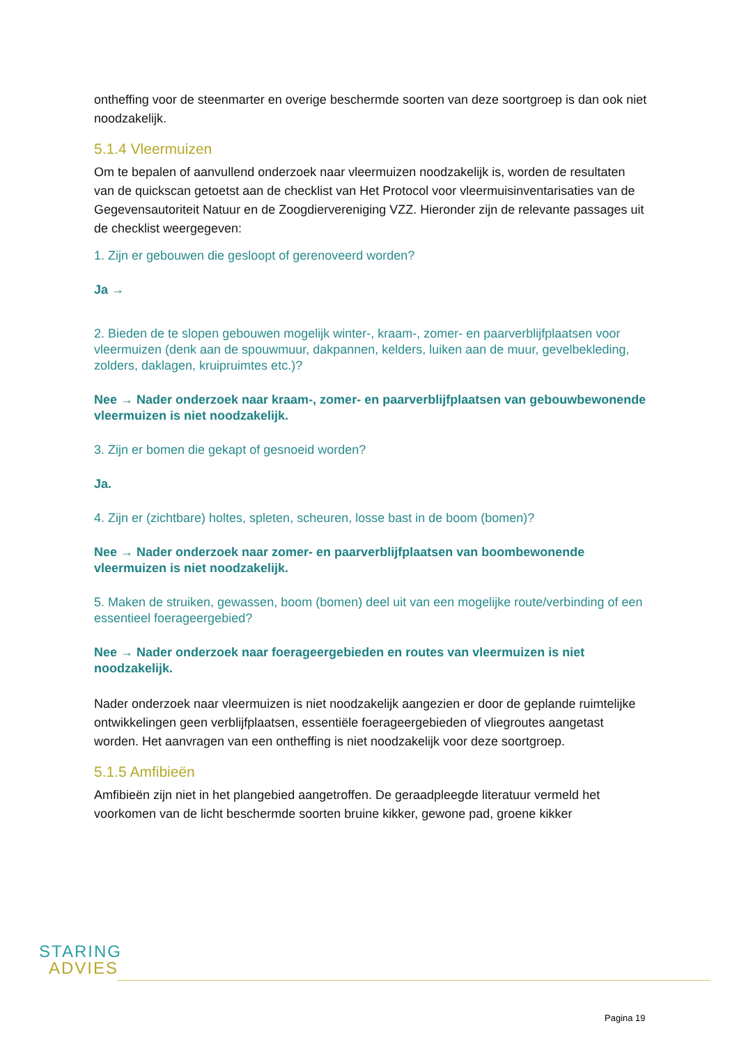ontheffing voor de steenmarter en overige beschermde soorten van deze soortgroep is dan ook niet noodzakelijk.
5.1.4 Vleermuizen
Om te bepalen of aanvullend onderzoek naar vleermuizen noodzakelijk is, worden de resultaten van de quickscan getoetst aan de checklist van Het Protocol voor vleermuisinventarisaties van de Gegevensautoriteit Natuur en de Zoogdiervereniging VZZ. Hieronder zijn de relevante passages uit de checklist weergegeven:
1. Zijn er gebouwen die gesloopt of gerenoveerd worden?
Ja →
2. Bieden de te slopen gebouwen mogelijk winter-, kraam-, zomer- en paarverblijfplaatsen voor vleermuizen (denk aan de spouwmuur, dakpannen, kelders, luiken aan de muur, gevelbekleding, zolders, daklagen, kruipruimtes etc.)?
Nee → Nader onderzoek naar kraam-, zomer- en paarverblijfplaatsen van gebouwbewonende vleermuizen is niet noodzakelijk.
3. Zijn er bomen die gekapt of gesnoeid worden?
Ja.
4. Zijn er (zichtbare) holtes, spleten, scheuren, losse bast in de boom (bomen)?
Nee → Nader onderzoek naar zomer- en paarverblijfplaatsen van boombewonende vleermuizen is niet noodzakelijk.
5. Maken de struiken, gewassen, boom (bomen) deel uit van een mogelijke route/verbinding of een essentieel foerageergebied?
Nee → Nader onderzoek naar foerageergebieden en routes van vleermuizen is niet noodzakelijk.
Nader onderzoek naar vleermuizen is niet noodzakelijk aangezien er door de geplande ruimtelijke ontwikkelingen geen verblijfplaatsen, essentiële foerageergebieden of vliegroutes aangetast worden. Het aanvragen van een ontheffing is niet noodzakelijk voor deze soortgroep.
5.1.5 Amfibieën
Amfibieën zijn niet in het plangebied aangetroffen. De geraadpleegde literatuur vermeld het voorkomen van de licht beschermde soorten bruine kikker, gewone pad, groene kikker
STARING
ADVIES
Pagina 19